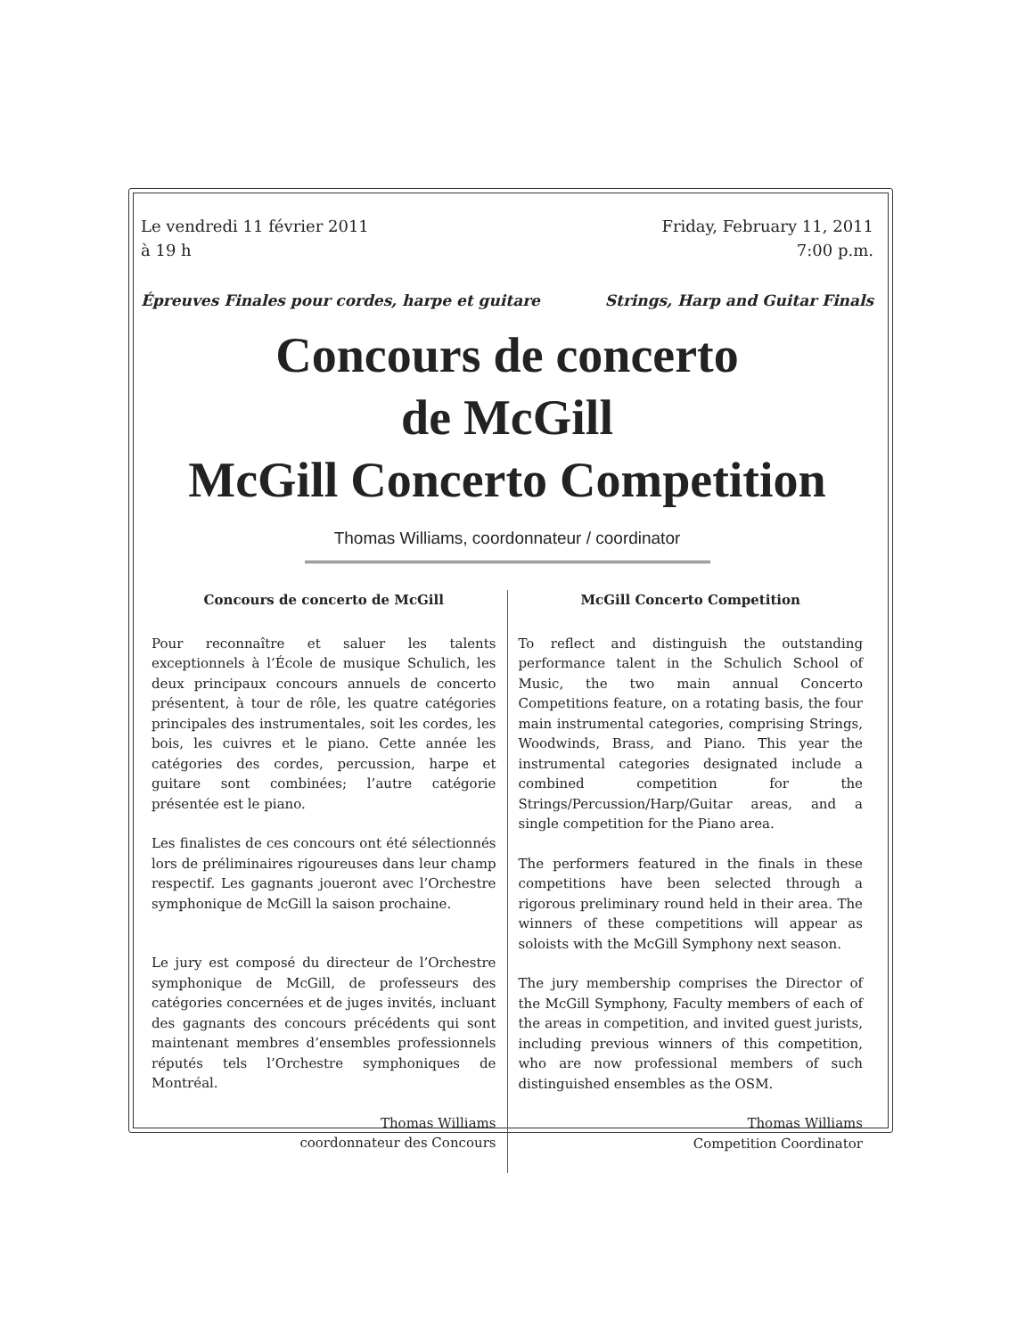Le vendredi 11 février 2011
à 19 h
Friday, February 11, 2011
7:00 p.m.
Épreuves Finales pour cordes, harpe et guitare
Strings, Harp and Guitar Finals
Concours de concerto
de McGill
McGill Concerto Competition
Thomas Williams, coordonnateur / coordinator
Concours de concerto de McGill
Pour reconnaître et saluer les talents exceptionnels à l’École de musique Schulich, les deux principaux concours annuels de concerto présentent, à tour de rôle, les quatre catégories principales des instrumentales, soit les cordes, les bois, les cuivres et le piano. Cette année les catégories des cordes, percussion, harpe et guitare sont combinées; l’autre catégorie présentée est le piano.
Les finalistes de ces concours ont été sélectionnés lors de préliminaires rigoureuses dans leur champ respectif. Les gagnants joueront avec l’Orchestre symphonique de McGill la saison prochaine.
Le jury est composé du directeur de l’Orchestre symphonique de McGill, de professeurs des catégories concernées et de juges invités, incluant des gagnants des concours précédents qui sont maintenant membres d’ensembles professionnels réputés tels l’Orchestre symphoniques de Montréal.
Thomas Williams
coordonnateur des Concours
McGill Concerto Competition
To reflect and distinguish the outstanding performance talent in the Schulich School of Music, the two main annual Concerto Competitions feature, on a rotating basis, the four main instrumental categories, comprising Strings, Woodwinds, Brass, and Piano. This year the instrumental categories designated include a combined competition for the Strings/Percussion/Harp/Guitar areas, and a single competition for the Piano area.
The performers featured in the finals in these competitions have been selected through a rigorous preliminary round held in their area. The winners of these competitions will appear as soloists with the McGill Symphony next season.
The jury membership comprises the Director of the McGill Symphony, Faculty members of each of the areas in competition, and invited guest jurists, including previous winners of this competition, who are now professional members of such distinguished ensembles as the OSM.
Thomas Williams
Competition Coordinator